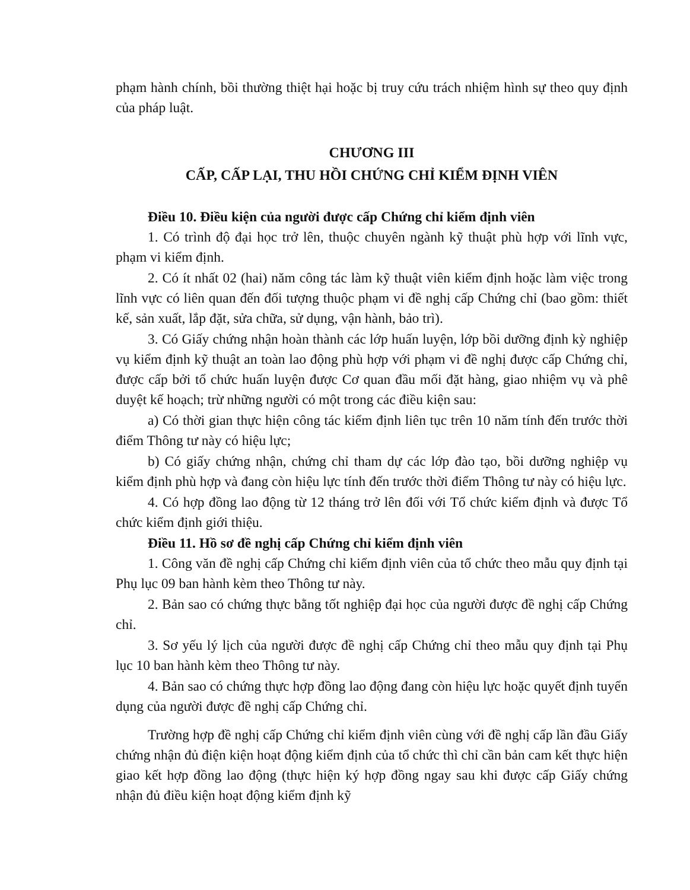phạm hành chính, bồi thường thiệt hại hoặc bị truy cứu trách nhiệm hình sự theo quy định của pháp luật.
CHƯƠNG III
CẤP, CẤP LẠI, THU HỒI CHỨNG CHỈ KIỂM ĐỊNH VIÊN
Điều 10. Điều kiện của người được cấp Chứng chỉ kiểm định viên
1. Có trình độ đại học trở lên, thuộc chuyên ngành kỹ thuật phù hợp với lĩnh vực, phạm vi kiểm định.
2. Có ít nhất 02 (hai) năm công tác làm kỹ thuật viên kiểm định hoặc làm việc trong lĩnh vực có liên quan đến đối tượng thuộc phạm vi đề nghị cấp Chứng chỉ (bao gồm: thiết kế, sản xuất, lắp đặt, sửa chữa, sử dụng, vận hành, bảo trì).
3. Có Giấy chứng nhận hoàn thành các lớp huấn luyện, lớp bồi dưỡng định kỳ nghiệp vụ kiểm định kỹ thuật an toàn lao động phù hợp với phạm vi đề nghị được cấp Chứng chỉ, được cấp bởi tổ chức huấn luyện được Cơ quan đầu mối đặt hàng, giao nhiệm vụ và phê duyệt kế hoạch; trừ những người có một trong các điều kiện sau:
a) Có thời gian thực hiện công tác kiểm định liên tục trên 10 năm tính đến trước thời điểm Thông tư này có hiệu lực;
b) Có giấy chứng nhận, chứng chỉ tham dự các lớp đào tạo, bồi dưỡng nghiệp vụ kiểm định phù hợp và đang còn hiệu lực tính đến trước thời điểm Thông tư này có hiệu lực.
4. Có hợp đồng lao động từ 12 tháng trở lên đối với Tổ chức kiểm định và được Tổ chức kiểm định giới thiệu.
Điều 11. Hồ sơ đề nghị cấp Chứng chỉ kiểm định viên
1. Công văn đề nghị cấp Chứng chỉ kiểm định viên của tổ chức theo mẫu quy định tại Phụ lục 09 ban hành kèm theo Thông tư này.
2. Bản sao có chứng thực bằng tốt nghiệp đại học của người được đề nghị cấp Chứng chỉ.
3. Sơ yếu lý lịch của người được đề nghị cấp Chứng chỉ theo mẫu quy định tại Phụ lục 10 ban hành kèm theo Thông tư này.
4. Bản sao có chứng thực hợp đồng lao động đang còn hiệu lực hoặc quyết định tuyển dụng của người được đề nghị cấp Chứng chỉ.
Trường hợp đề nghị cấp Chứng chỉ kiểm định viên cùng với đề nghị cấp lần đầu Giấy chứng nhận đủ điện kiện hoạt động kiểm định của tổ chức thì chỉ cần bản cam kết thực hiện giao kết hợp đồng lao động (thực hiện ký hợp đồng ngay sau khi được cấp Giấy chứng nhận đủ điều kiện hoạt động kiểm định kỹ